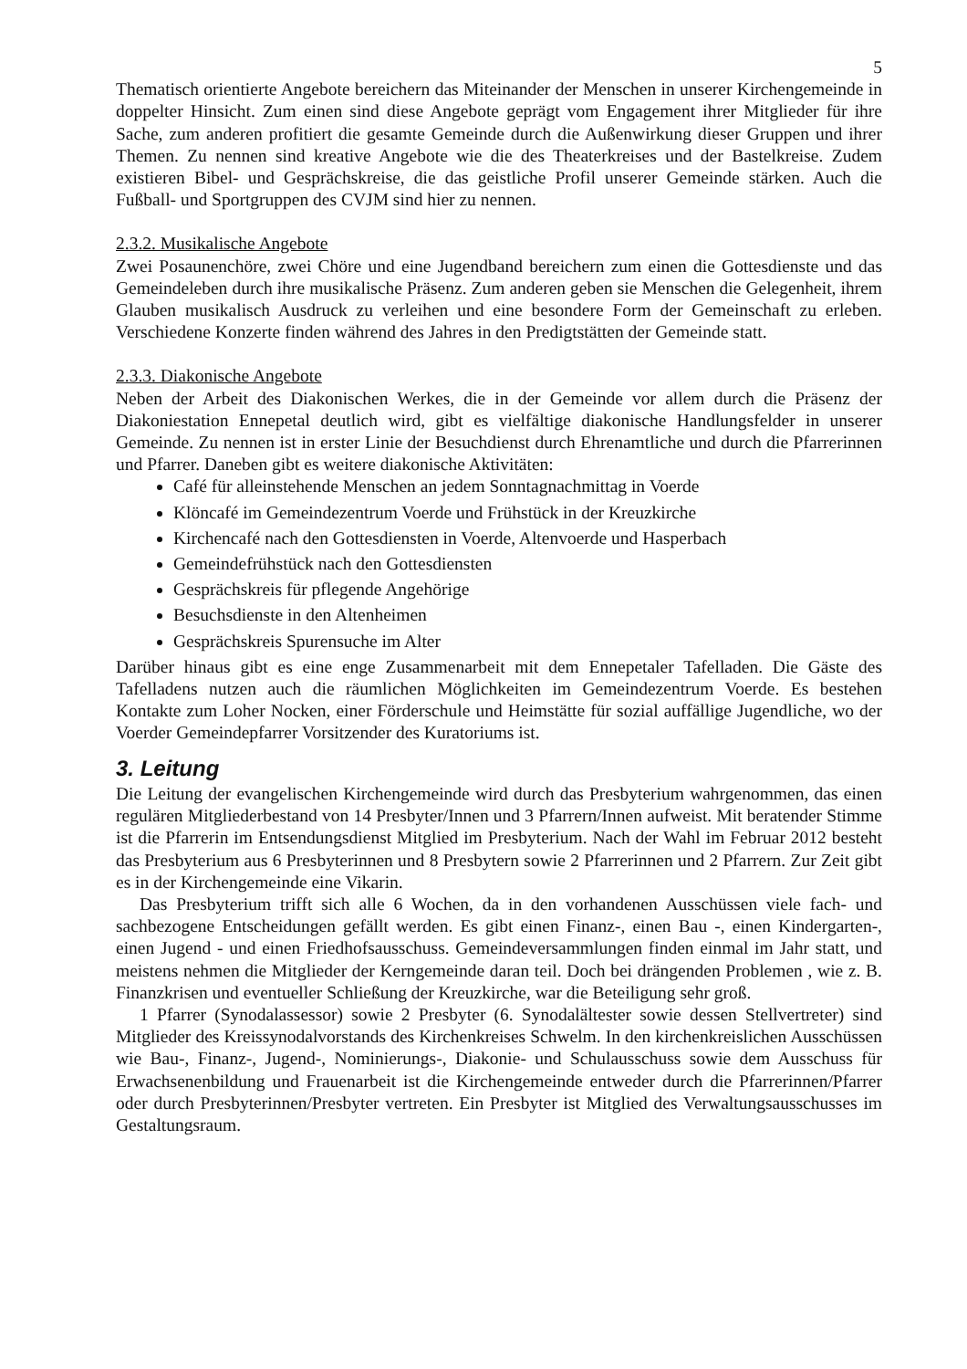5
Thematisch orientierte Angebote bereichern das Miteinander der Menschen in unserer Kirchengemeinde in doppelter Hinsicht. Zum einen sind diese Angebote geprägt vom Engagement ihrer Mitglieder für ihre Sache, zum anderen profitiert die gesamte Gemeinde durch die Außenwirkung dieser Gruppen und ihrer Themen. Zu nennen sind kreative Angebote wie die des Theaterkreises und der Bastelkreise. Zudem existieren Bibel- und Gesprächskreise, die das geistliche Profil unserer Gemeinde stärken. Auch die Fußball- und Sportgruppen des CVJM sind hier zu nennen.
2.3.2. Musikalische Angebote
Zwei Posaunenchöre, zwei Chöre und eine Jugendband bereichern zum einen die Gottesdienste und das Gemeindeleben durch ihre musikalische Präsenz. Zum anderen geben sie Menschen die Gelegenheit, ihrem Glauben musikalisch Ausdruck zu verleihen und eine besondere Form der Gemeinschaft zu erleben. Verschiedene Konzerte finden während des Jahres in den Predigtstätten der Gemeinde statt.
2.3.3. Diakonische Angebote
Neben der Arbeit des Diakonischen Werkes, die in der Gemeinde vor allem durch die Präsenz der Diakoniestation Ennepetal deutlich wird, gibt es vielfältige diakonische Handlungsfelder in unserer Gemeinde. Zu nennen ist in erster Linie der Besuchdienst durch Ehrenamtliche und durch die Pfarrerinnen und Pfarrer. Daneben gibt es weitere diakonische Aktivitäten:
Café für alleinstehende Menschen an jedem Sonntagnachmittag in Voerde
Klöncafé im Gemeindezentrum Voerde und Frühstück in der Kreuzkirche
Kirchencafé nach den Gottesdiensten in Voerde, Altenvoerde und Hasperbach
Gemeindefrühstück nach den Gottesdiensten
Gesprächskreis für pflegende Angehörige
Besuchsdienste in den Altenheimen
Gesprächskreis Spurensuche im Alter
Darüber hinaus gibt es eine enge Zusammenarbeit mit dem Ennepetaler Tafelladen. Die Gäste des Tafelladens nutzen auch die räumlichen Möglichkeiten im Gemeindezentrum Voerde. Es bestehen Kontakte zum Loher Nocken, einer Förderschule und Heimstätte für sozial auffällige Jugendliche, wo der Voerder Gemeindepfarrer Vorsitzender des Kuratoriums ist.
3. Leitung
Die Leitung der evangelischen Kirchengemeinde wird durch das Presbyterium wahrgenommen, das einen regulären Mitgliederbestand von 14 Presbyter/Innen und 3 Pfarrern/Innen aufweist. Mit beratender Stimme ist die Pfarrerin im Entsendungsdienst Mitglied im Presbyterium. Nach der Wahl im Februar 2012 besteht das Presbyterium aus 6 Presbyterinnen und 8 Presbytern sowie 2 Pfarrerinnen und 2 Pfarrern. Zur Zeit gibt es in der Kirchengemeinde eine Vikarin.
Das Presbyterium trifft sich alle 6 Wochen, da in den vorhandenen Ausschüssen viele fach- und sachbezogene Entscheidungen gefällt werden. Es gibt einen Finanz-, einen Bau -, einen Kindergarten-, einen Jugend - und einen Friedhofsausschuss. Gemeindeversammlungen finden einmal im Jahr statt, und meistens nehmen die Mitglieder der Kerngemeinde daran teil. Doch bei drängenden Problemen , wie z. B. Finanzkrisen und eventueller Schließung der Kreuzkirche, war die Beteiligung sehr groß.
1 Pfarrer (Synodalassessor) sowie 2 Presbyter (6. Synodalältester sowie dessen Stellvertreter) sind Mitglieder des Kreissynodalvorstands des Kirchenkreises Schwelm. In den kirchenkreislichen Ausschüssen wie Bau-, Finanz-, Jugend-, Nominierungs-, Diakonie- und Schulausschuss sowie dem Ausschuss für Erwachsenenbildung und Frauenarbeit ist die Kirchengemeinde entweder durch die Pfarrerinnen/Pfarrer oder durch Presbyterinnen/Presbyter vertreten. Ein Presbyter ist Mitglied des Verwaltungsausschusses im Gestaltungsraum.